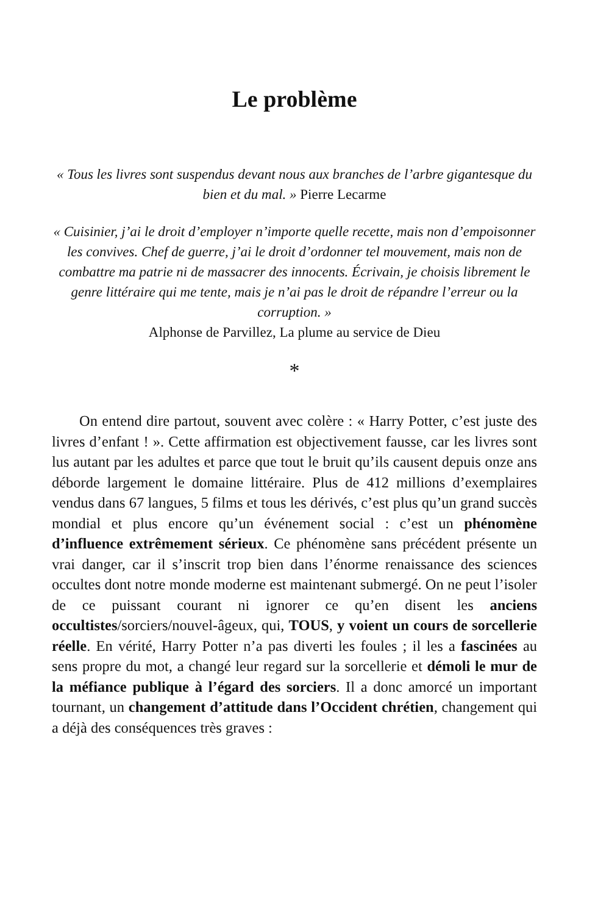Le problème
« Tous les livres sont suspendus devant nous aux branches de l’arbre gigantesque du bien et du mal. » Pierre Lecarme
« Cuisinier, j’ai le droit d’employer n’importe quelle recette, mais non d’empoisonner les convives. Chef de guerre, j’ai le droit d’ordonner tel mouvement, mais non de combattre ma patrie ni de massacrer des innocents. Écrivain, je choisis librement le genre littéraire qui me tente, mais je n’ai pas le droit de répandre l’erreur ou la corruption. »
Alphonse de Parvillez, La plume au service de Dieu
*
On entend dire partout, souvent avec colère : « Harry Potter, c’est juste des livres d’enfant ! ». Cette affirmation est objectivement fausse, car les livres sont lus autant par les adultes et parce que tout le bruit qu’ils causent depuis onze ans déborde largement le domaine littéraire. Plus de 412 millions d’exemplaires vendus dans 67 langues, 5 films et tous les dérivés, c’est plus qu’un grand succès mondial et plus encore qu’un événement social : c’est un phénomène d’influence extrêmement sérieux. Ce phénomène sans précédent présente un vrai danger, car il s’inscrit trop bien dans l’énorme renaissance des sciences occultes dont notre monde moderne est maintenant submergé. On ne peut l’isoler de ce puissant courant ni ignorer ce qu’en disent les anciens occultistes/sorciers/nouvel-âgeux, qui, TOUS, y voient un cours de sorcellerie réelle. En vérité, Harry Potter n’a pas diverti les foules ; il les a fascinées au sens propre du mot, a changé leur regard sur la sorcellerie et démoli le mur de la méfiance publique à l’égard des sorciers. Il a donc amorcé un important tournant, un changement d’attitude dans l’Occident chrétien, changement qui a déjà des conséquences très graves :